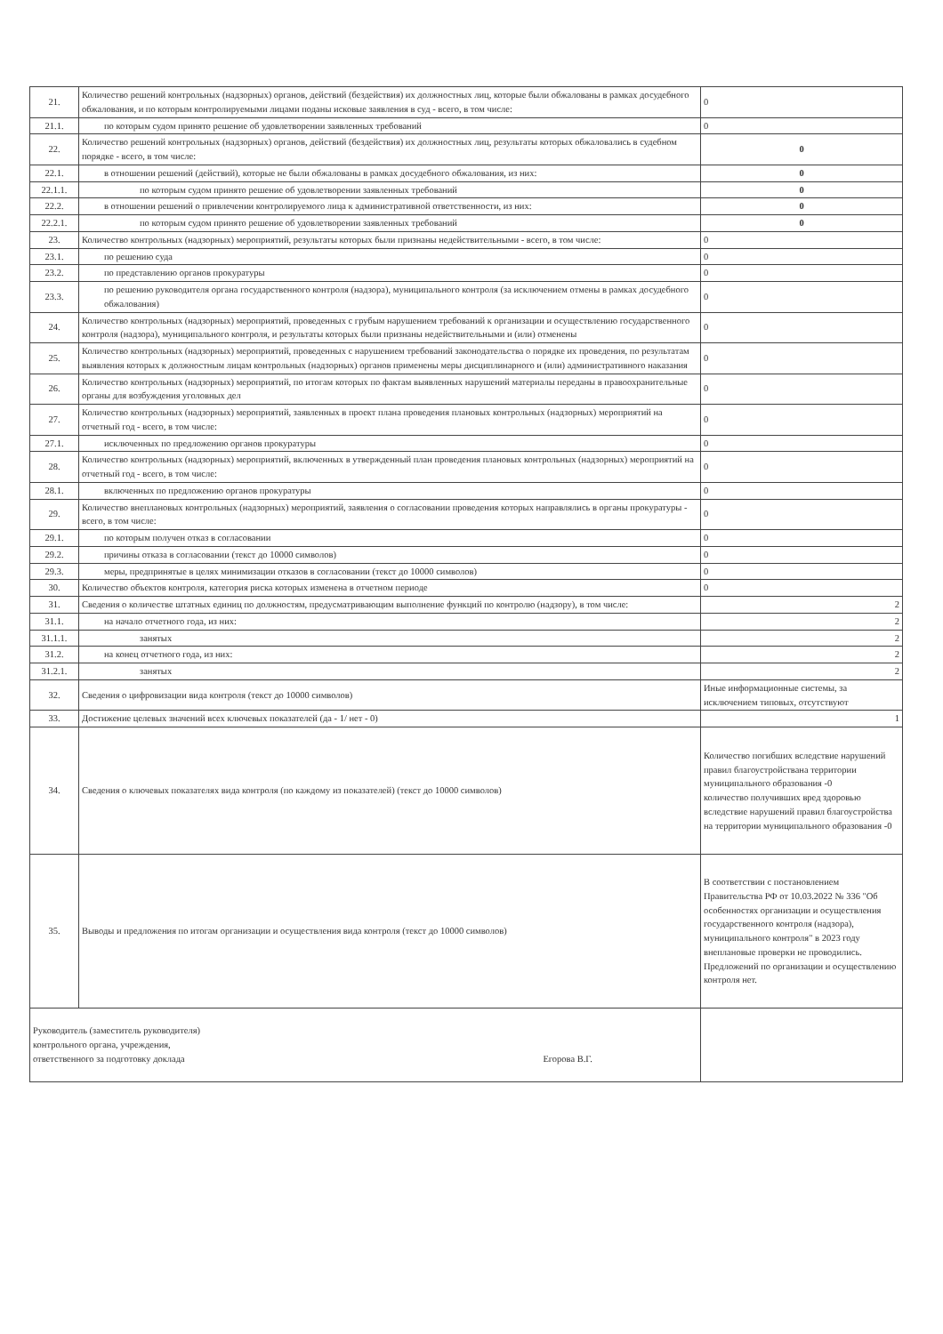| 21. | Количество решений контрольных (надзорных) органов, действий (бездействия) их должностных лиц, которые были обжалованы в рамках досудебного обжалования, и по которым контролируемыми лицами поданы исковые заявления в суд - всего, в том числе: | 0 |
| 21.1. | по которым судом принято решение об удовлетворении заявленных требований | 0 |
| 22. | Количество решений контрольных (надзорных) органов, действий (бездействия) их должностных лиц, результаты которых обжаловались в судебном порядке - всего, в том числе: | 0 |
| 22.1. | в отношении решений (действий), которые не были обжалованы в рамках досудебного обжалования, из них: | 0 |
| 22.1.1. | по которым судом принято решение об удовлетворении заявленных требований | 0 |
| 22.2. | в отношении решений о привлечении контролируемого лица к административной ответственности, из них: | 0 |
| 22.2.1. | по которым судом принято решение об удовлетворении заявленных требований | 0 |
| 23. | Количество контрольных (надзорных) мероприятий, результаты которых были признаны недействительными - всего, в том числе: | 0 |
| 23.1. | по решению суда | 0 |
| 23.2. | по представлению органов прокуратуры | 0 |
| 23.3. | по решению руководителя органа государственного контроля (надзора), муниципального контроля (за исключением отмены в рамках досудебного обжалования) | 0 |
| 24. | Количество контрольных (надзорных) мероприятий, проведенных с грубым нарушением требований к организации и осуществлению государственного контроля (надзора), муниципального контроля, и результаты которых были признаны недействительными и (или) отменены | 0 |
| 25. | Количество контрольных (надзорных) мероприятий, проведенных с нарушением требований законодательства о порядке их проведения, по результатам выявления которых к должностным лицам контрольных (надзорных) органов применены меры дисциплинарного и (или) административного наказания | 0 |
| 26. | Количество контрольных (надзорных) мероприятий, по итогам которых по фактам выявленных нарушений материалы переданы в правоохранительные органы для возбуждения уголовных дел | 0 |
| 27. | Количество контрольных (надзорных) мероприятий, заявленных в проект плана проведения плановых контрольных (надзорных) мероприятий на отчетный год - всего, в том числе: | 0 |
| 27.1. | исключенных по предложению органов прокуратуры | 0 |
| 28. | Количество контрольных (надзорных) мероприятий, включенных в утвержденный план проведения плановых контрольных (надзорных) мероприятий на отчетный год - всего, в том числе: | 0 |
| 28.1. | включенных по предложению органов прокуратуры | 0 |
| 29. | Количество внеплановых контрольных (надзорных) мероприятий, заявления о согласовании проведения которых направлялись в органы прокуратуры - всего, в том числе: | 0 |
| 29.1. | по которым получен отказ в согласовании | 0 |
| 29.2. | причины отказа в согласовании (текст до 10000 символов) | 0 |
| 29.3. | меры, предпринятые в целях минимизации отказов в согласовании (текст до 10000 символов) | 0 |
| 30. | Количество объектов контроля, категория риска которых изменена в отчетном периоде | 0 |
| 31. | Сведения о количестве штатных единиц по должностям, предусматривающим выполнение функций по контролю (надзору), в том числе: | 2 |
| 31.1. | на начало отчетного года, из них: | 2 |
| 31.1.1. | занятых | 2 |
| 31.2. | на конец отчетного года, из них: | 2 |
| 31.2.1. | занятых | 2 |
| 32. | Сведения о цифровизации вида контроля (текст до 10000 символов) | Иные информационные системы, за исключением типовых, отсутствуют |
| 33. | Достижение целевых значений всех ключевых показателей (да - 1/ нет - 0) | 1 |
| 34. | Сведения о ключевых показателях вида контроля (по каждому из показателей) (текст до 10000 символов) | Количество погибших вследствие нарушений правил благоустройствана территории муниципального образования -0 количество получивших вред здоровью вследствие нарушений правил благоустройства на территории муниципального образования -0 |
| 35. | Выводы и предложения по итогам организации и осуществления вида контроля (текст до 10000 символов) | В соответствии с постановлением Правительства РФ от 10.03.2022 № 336 "Об особенностях организации и осуществления государственного контроля (надзора), муниципального контроля" в 2023 году внеплановые проверки не проводились. Предложений по организации и осуществлению контроля нет. |
| Руководитель (заместитель руководителя) контрольного органа, учреждения, ответственного за подготовку доклада Егорова В.Г. | | |